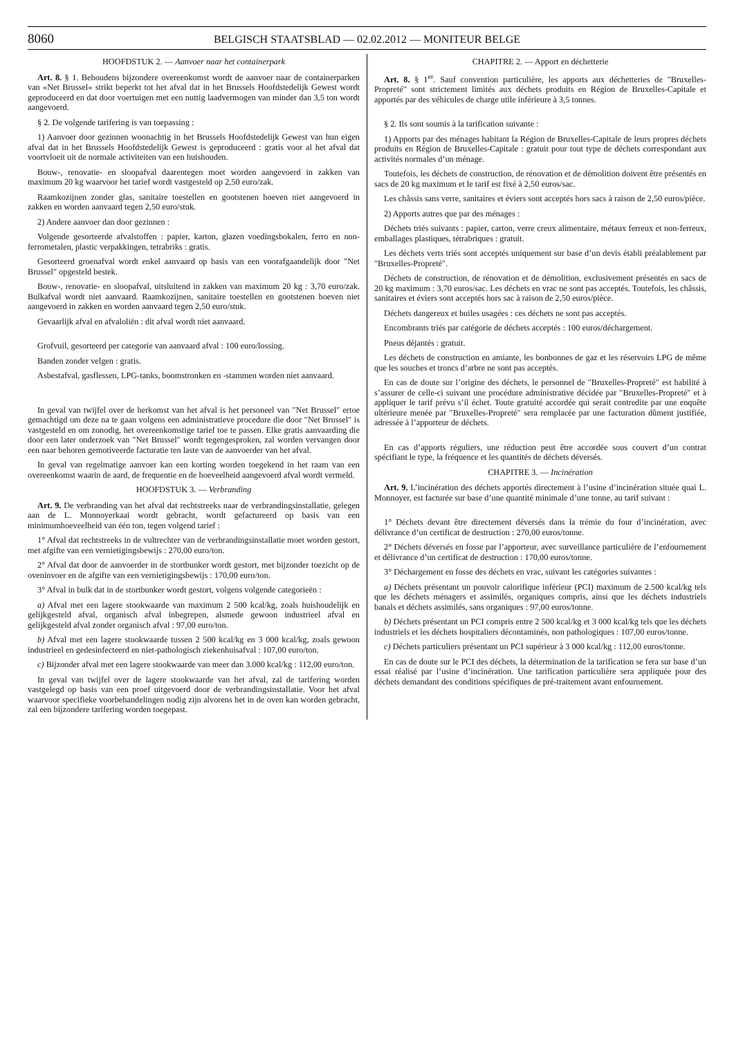8060 BELGISCH STAATSBLAD — 02.02.2012 — MONITEUR BELGE
HOOFDSTUK 2. — Aanvoer naar het containerpark
Art. 8. § 1. Behoudens bijzondere overeenkomst wordt de aanvoer naar de containerparken van «Net Brussel» strikt beperkt tot het afval dat in het Brussels Hoofdstedelijk Gewest wordt geproduceerd en dat door voertuigen met een nuttig laadvermogen van minder dan 3,5 ton wordt aangevoerd.
§ 2. De volgende tarifering is van toepassing :
1) Aanvoer door gezinnen woonachtig in het Brussels Hoofdstedelijk Gewest van hun eigen afval dat in het Brussels Hoofdstedelijk Gewest is geproduceerd : gratis voor al het afval dat voortvloeit uit de normale activiteiten van een huishouden.
Bouw-, renovatie- en sloopafval daarentegen moet worden aangevoerd in zakken van maximum 20 kg waarvoor het tarief wordt vastgesteld op 2,50 euro/zak.
Raamkozijnen zonder glas, sanitaire toestellen en gootstenen hoeven niet aangevoerd in zakken en worden aanvaard tegen 2,50 euro/stuk.
2) Andere aanvoer dan door gezinnen :
Volgende gesorteerde afvalstoffen : papier, karton, glazen voedingsbokalen, ferro en non-ferrometalen, plastic verpakkingen, tetrabriks : gratis.
Gesorteerd groenafval wordt enkel aanvaard op basis van een voorafgaandelijk door ″Net Brussel″ opgesteld bestek.
Bouw-, renovatie- en sloopafval, uitsluitend in zakken van maximum 20 kg : 3,70 euro/zak. Bulkafval wordt niet aanvaard. Raamkozijnen, sanitaire toestellen en gootstenen hoeven niet aangevoerd in zakken en worden aanvaard tegen 2,50 euro/stuk.
Gevaarlijk afval en afvaloliën : dit afval wordt niet aanvaard.
Grofvuil, gesorteerd per categorie van aanvaard afval : 100 euro/lossing.
Banden zonder velgen : gratis.
Asbestafval, gasflessen, LPG-tanks, boomstronken en -stammen worden niet aanvaard.
In geval van twijfel over de herkomst van het afval is het personeel van ″Net Brussel″ ertoe gemachtigd om deze na te gaan volgens een administratieve procedure die door ″Net Brussel″ is vastgesteld en om zonodig, het overeenkomstige tarief toe te passen. Elke gratis aanvaarding die door een later onderzoek van ″Net Brussel″ wordt tegengesproken, zal worden vervangen door een naar behoren gemotiveerde facturatie ten laste van de aanvoerder van het afval.
In geval van regelmatige aanvoer kan een korting worden toegekend in het raam van een overeenkomst waarin de aard, de frequentie en de hoeveelheid aangevoerd afval wordt vermeld.
HOOFDSTUK 3. — Verbranding
Art. 9. De verbranding van het afval dat rechtstreeks naar de verbrandingsinstallatie, gelegen aan de L. Monnoyerkaai wordt gebracht, wordt gefactureerd op basis van een minimumhoeveelheid van één ton, tegen volgend tarief :
1° Afval dat rechtstreeks in de vultrechter van de verbrandingsinstallatie moet worden gestort, met afgifte van een vernietigingsbewijs : 270,00 euro/ton.
2° Afval dat door de aanvoerder in de stortbunker wordt gestort, met bijzonder toezicht op de oveninvoer en de afgifte van een vernietigingsbewijs : 170,00 euro/ton.
3° Afval in bulk dat in de stortbunker wordt gestort, volgens volgende categorieën :
a) Afval met een lagere stookwaarde van maximum 2 500 kcal/kg, zoals huishoudelijk en gelijkgesteld afval, organisch afval inbegrepen, alsmede gewoon industrieel afval en gelijkgesteld afval zonder organisch afval : 97,00 euro/ton.
b) Afval met een lagere stookwaarde tussen 2 500 kcal/kg en 3 000 kcal/kg, zoals gewoon industrieel en gedesinfecteerd en niet-pathologisch ziekenhuisafval : 107,00 euro/ton.
c) Bijzonder afval met een lagere stookwaarde van meer dan 3.000 kcal/kg : 112,00 euro/ton.
In geval van twijfel over de lagere stookwaarde van het afval, zal de tarifering worden vastgelegd op basis van een proef uitgevoerd door de verbrandingsinstallatie. Voor het afval waarvoor specifieke voorbehandelingen nodig zijn alvorens het in de oven kan worden gebracht, zal een bijzondere tarifering worden toegepast.
CHAPITRE 2. — Apport en déchetterie
Art. 8. § 1<sup>er</sup>. Sauf convention particulière, les apports aux déchetteries de ″Bruxelles-Propreté″ sont strictement limités aux déchets produits en Région de Bruxelles-Capitale et apportés par des véhicules de charge utile inférieure à 3,5 tonnes.
§ 2. Ils sont soumis à la tarification suivante :
1) Apports par des ménages habitant la Région de Bruxelles-Capitale de leurs propres déchets produits en Région de Bruxelles-Capitale : gratuit pour tout type de déchets correspondant aux activités normales d’un ménage.
Toutefois, les déchets de construction, de rénovation et de démolition doivent être présentés en sacs de 20 kg maximum et le tarif est fixé à 2,50 euros/sac.
Les châssis sans verre, sanitaires et éviers sont acceptés hors sacs à raison de 2,50 euros/pièce.
2) Apports autres que par des ménages :
Déchets triés suivants : papier, carton, verre creux alimentaire, métaux ferreux et non-ferreux, emballages plastiques, tétrabriques : gratuit.
Les déchets verts triés sont acceptés uniquement sur base d’un devis établi préalablement par ″Bruxelles-Propreté″.
Déchets de construction, de rénovation et de démolition, exclusivement présentés en sacs de 20 kg maximum : 3,70 euros/sac. Les déchets en vrac ne sont pas acceptés. Toutefois, les châssis, sanitaires et éviers sont acceptés hors sac à raison de 2,50 euros/pièce.
Déchets dangereux et huiles usagées : ces déchets ne sont pas acceptés.
Encombrants triés par catégorie de déchets acceptés : 100 euros/déchargement.
Pneus déjantés : gratuit.
Les déchets de construction en amiante, les bonbonnes de gaz et les réservoirs LPG de même que les souches et troncs d’arbre ne sont pas acceptés.
En cas de doute sur l’origine des déchets, le personnel de ″Bruxelles-Propreté″ est habilité à s’assurer de celle-ci suivant une procédure administrative décidée par ″Bruxelles-Propreté″ et à appliquer le tarif prévu s’il échet. Toute gratuité accordée qui serait contredite par une enquête ultérieure menée par ″Bruxelles-Propreté″ sera remplacée par une facturation dûment justifiée, adressée à l’apporteur de déchets.
En cas d’apports réguliers, une réduction peut être accordée sous couvert d’un contrat spécifiant le type, la fréquence et les quantités de déchets déversés.
CHAPITRE 3. — Incinération
Art. 9. L’incinération des déchets apportés directement à l’usine d’incinération située quai L. Monnoyer, est facturée sur base d’une quantité minimale d’une tonne, au tarif suivant :
1° Déchets devant être directement déversés dans la trémie du four d’incinération, avec délivrance d’un certificat de destruction : 270,00 euros/tonne.
2° Déchets déversés en fosse par l’apporteur, avec surveillance particulière de l’enfournement et délivrance d’un certificat de destruction : 170,00 euros/tonne.
3° Déchargement en fosse des déchets en vrac, suivant les catégories suivantes :
a) Déchets présentant un pouvoir calorifique inférieur (PCI) maximum de 2.500 kcal/kg tels que les déchets ménagers et assimilés, organiques compris, ainsi que les déchets industriels banals et déchets assimilés, sans organiques : 97,00 euros/tonne.
b) Déchets présentant un PCI compris entre 2 500 kcal/kg et 3 000 kcal/kg tels que les déchets industriels et les déchets hospitaliers décontaminés, non pathologiques : 107,00 euros/tonne.
c) Déchets particuliers présentant un PCI supérieur à 3 000 kcal/kg : 112,00 euros/tonne.
En cas de doute sur le PCI des déchets, la détermination de la tarification se fera sur base d’un essai réalisé par l’usine d’incinération. Une tarification particulière sera appliquée pour des déchets demandant des conditions spécifiques de pré-traitement avant enfournement.